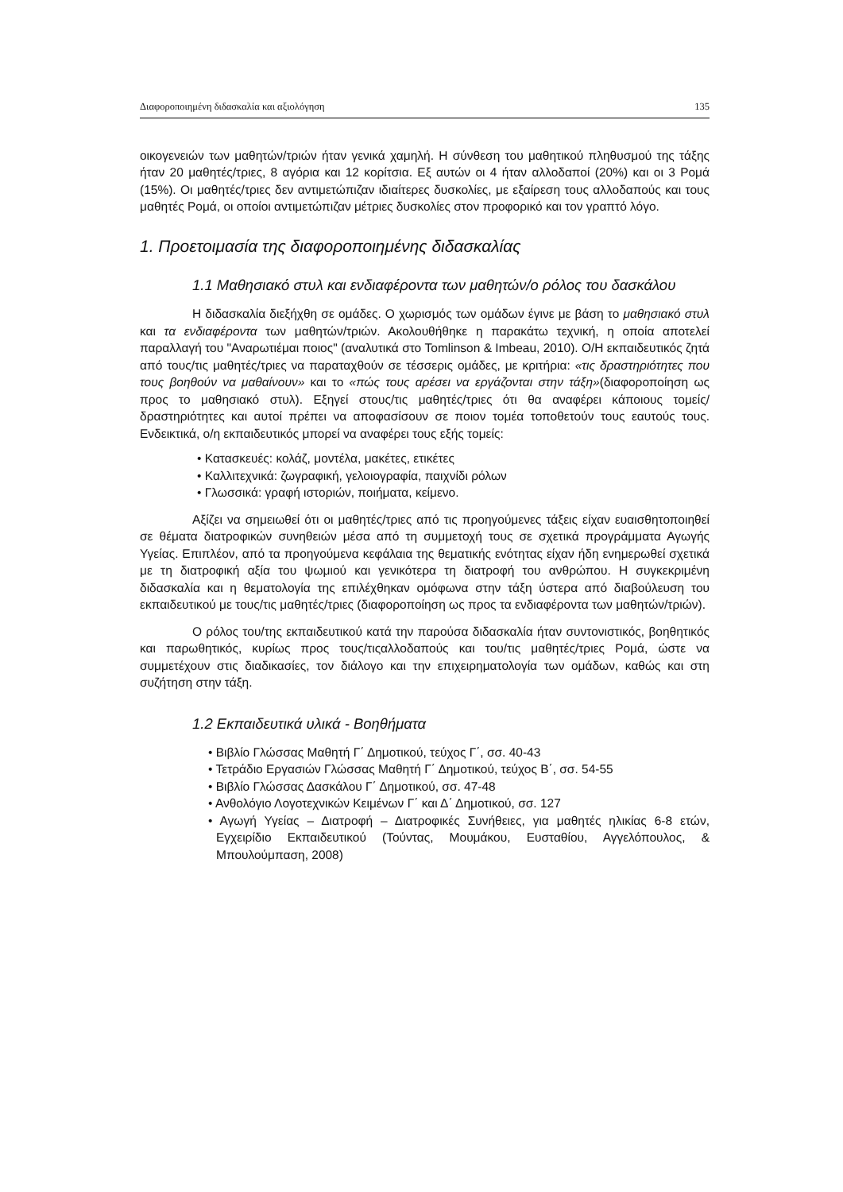Διαφοροποιημένη διδασκαλία και αξιολόγηση 135
οικογενειών των μαθητών/τριών ήταν γενικά χαμηλή. Η σύνθεση του μαθητικού πληθυσμού της τάξης ήταν 20 μαθητές/τριες, 8 αγόρια και 12 κορίτσια. Εξ αυτών οι 4 ήταν αλλοδαποί (20%) και οι 3 Ρομά (15%). Οι μαθητές/τριες δεν αντιμετώπιζαν ιδιαίτερες δυσκολίες, με εξαίρεση τους αλλοδαπούς και τους μαθητές Ρομά, οι οποίοι αντιμετώπιζαν μέτριες δυσκολίες στον προφορικό και τον γραπτό λόγο.
1. Προετοιμασία της διαφοροποιημένης διδασκαλίας
1.1 Μαθησιακό στυλ και ενδιαφέροντα των μαθητών/ο ρόλος του δασκάλου
Η διδασκαλία διεξήχθη σε ομάδες. Ο χωρισμός των ομάδων έγινε με βάση το μαθησιακό στυλ και τα ενδιαφέροντα των μαθητών/τριών. Ακολουθήθηκε η παρακάτω τεχνική, η οποία αποτελεί παραλλαγή του "Αναρωτιέμαι ποιος" (αναλυτικά στο Tomlinson & Imbeau, 2010). Ο/Η εκπαιδευτικός ζητά από τους/τις μαθητές/τριες να παραταχθούν σε τέσσερις ομάδες, με κριτήρια: «τις δραστηριότητες που τους βοηθούν να μαθαίνουν» και το «πώς τους αρέσει να εργάζονται στην τάξη»(διαφοροποίηση ως προς το μαθησιακό στυλ). Εξηγεί στους/τις μαθητές/τριες ότι θα αναφέρει κάποιους τομείς/δραστηριότητες και αυτοί πρέπει να αποφασίσουν σε ποιον τομέα τοποθετούν τους εαυτούς τους. Ενδεικτικά, ο/η εκπαιδευτικός μπορεί να αναφέρει τους εξής τομείς:
• Κατασκευές: κολάζ, μοντέλα, μακέτες, ετικέτες
• Καλλιτεχνικά: ζωγραφική, γελοιογραφία, παιχνίδι ρόλων
• Γλωσσικά: γραφή ιστοριών, ποιήματα, κείμενο.
Αξίζει να σημειωθεί ότι οι μαθητές/τριες από τις προηγούμενες τάξεις είχαν ευαισθητοποιηθεί σε θέματα διατροφικών συνηθειών μέσα από τη συμμετοχή τους σε σχετικά προγράμματα Αγωγής Υγείας. Επιπλέον, από τα προηγούμενα κεφάλαια της θεματικής ενότητας είχαν ήδη ενημερωθεί σχετικά με τη διατροφική αξία του ψωμιού και γενικότερα τη διατροφή του ανθρώπου. Η συγκεκριμένη διδασκαλία και η θεματολογία της επιλέχθηκαν ομόφωνα στην τάξη ύστερα από διαβούλευση του εκπαιδευτικού με τους/τις μαθητές/τριες (διαφοροποίηση ως προς τα ενδιαφέροντα των μαθητών/τριών).
Ο ρόλος του/της εκπαιδευτικού κατά την παρούσα διδασκαλία ήταν συντονιστικός, βοηθητικός και παρωθητικός, κυρίως προς τους/τιςαλλοδαπούς και του/τις μαθητές/τριες Ρομά, ώστε να συμμετέχουν στις διαδικασίες, τον διάλογο και την επιχειρηματολογία των ομάδων, καθώς και στη συζήτηση στην τάξη.
1.2 Εκπαιδευτικά υλικά - Βοηθήματα
• Βιβλίο Γλώσσας Μαθητή Γ΄ Δημοτικού, τεύχος Γ΄, σσ. 40-43
• Τετράδιο Εργασιών Γλώσσας Μαθητή Γ΄ Δημοτικού, τεύχος Β΄, σσ. 54-55
• Βιβλίο Γλώσσας Δασκάλου Γ΄ Δημοτικού, σσ. 47-48
• Ανθολόγιο Λογοτεχνικών Κειμένων Γ΄ και Δ΄ Δημοτικού, σσ. 127
• Αγωγή Υγείας – Διατροφή – Διατροφικές Συνήθειες, για μαθητές ηλικίας 6-8 ετών, Εγχειρίδιο Εκπαιδευτικού (Τούντας, Μουμάκου, Ευσταθίου, Αγγελόπουλος, & Μπουλούμπαση, 2008)